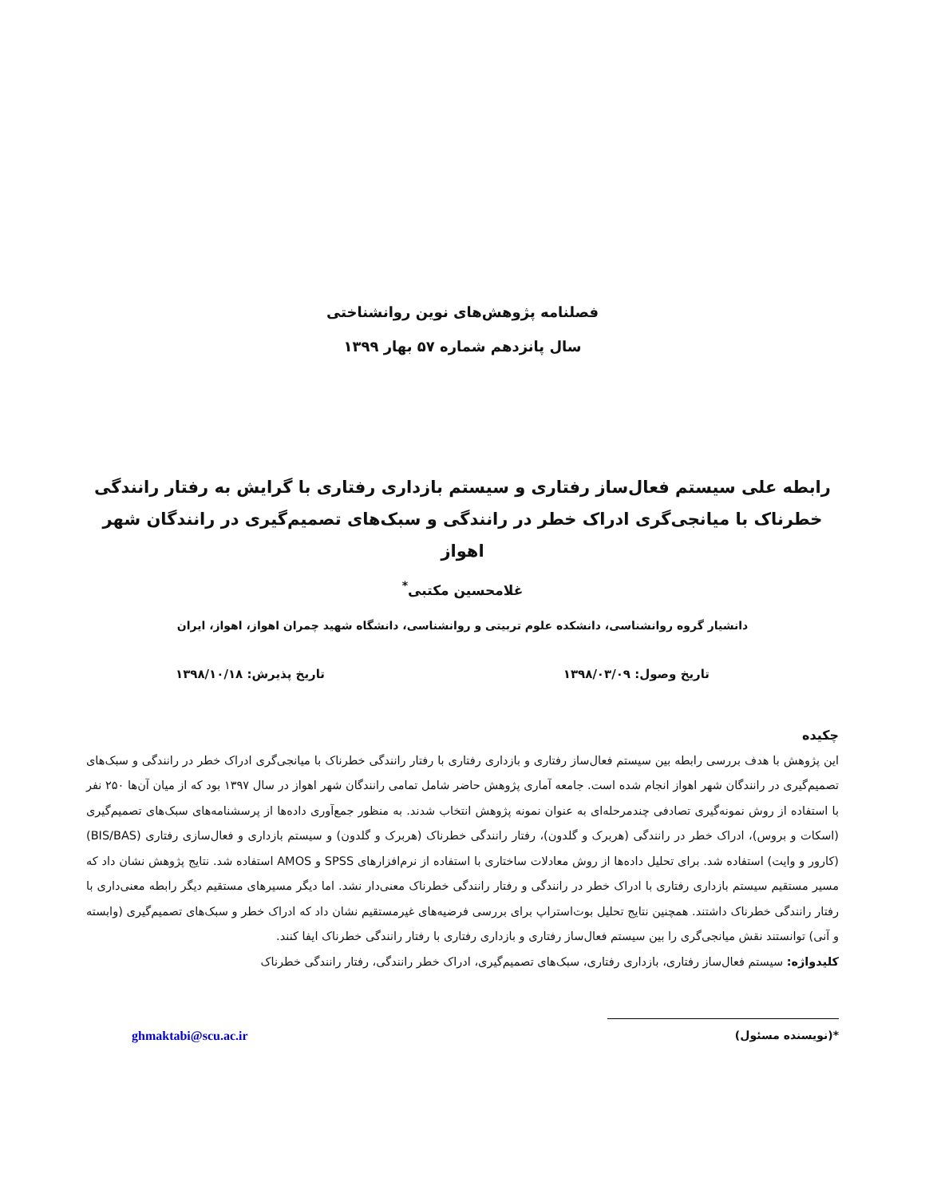فصلنامه پژوهش‌های نوین روانشناختی
سال پانزدهم شماره ۵۷ بهار ۱۳۹۹
رابطه علی سیستم فعال‌ساز رفتاری و سیستم بازداری رفتاری با گرایش به رفتار رانندگی خطرناک با میانجی‌گری ادراک خطر در رانندگی و سبک‌های تصمیم‌گیری در رانندگان شهر اهواز
غلامحسین مکتبی<sup>*</sup>
دانشیار گروه روانشناسی، دانشکده علوم تربیتی و روانشناسی، دانشگاه شهید چمران اهواز، اهواز، ایران
تاریخ وصول: ۱۳۹۸/۰۳/۰۹ تاریخ پذیرش: ۱۳۹۸/۱۰/۱۸
چکیده
این پژوهش با هدف بررسی رابطه بین سیستم فعال‌ساز رفتاری و بازداری رفتاری با رفتار رانندگی خطرناک با میانجی‌گری ادراک خطر در رانندگی و سبک‌های تصمیم‌گیری در رانندگان شهر اهواز انجام شده است. جامعه آماری پژوهش حاضر شامل تمامی رانندگان شهر اهواز در سال ۱۳۹۷ بود که از میان آن‌ها ۲۵۰ نفر با استفاده از روش نمونه‌گیری تصادفی چندمرحله‌ای به عنوان نمونه پژوهش انتخاب شدند. به منظور جمع‌آوری داده‌ها از پرسشنامه‌های سبک‌های تصمیم‌گیری (اسکات و بروس)، ادراک خطر در رانندگی (هربرک و گلدون)، رفتار رانندگی خطرناک (هربرک و گلدون) و سیستم بازداری و فعال‌سازی رفتاری (BIS/BAS) (کارور و وایت) استفاده شد. برای تحلیل داده‌ها از روش معادلات ساختاری با استفاده از نرم‌افزارهای SPSS و AMOS استفاده شد. نتایج پژوهش نشان داد که مسیر مستقیم سیستم بازداری رفتاری با ادراک خطر در رانندگی و رفتار رانندگی خطرناک معنی‌دار نشد. اما دیگر مسیرهای مستقیم دیگر رابطه معنی‌داری با رفتار رانندگی خطرناک داشتند. همچنین نتایج تحلیل بوت‌استراپ برای بررسی فرضیه‌های غیرمستقیم نشان داد که ادراک خطر و سبک‌های تصمیم‌گیری (وابسته و آنی) توانستند نقش میانجی‌گری را بین سیستم فعال‌ساز رفتاری و بازداری رفتاری با رفتار رانندگی خطرناک ایفا کنند.
کلیدواژه: سیستم فعال‌ساز رفتاری، بازداری رفتاری، سبک‌های تصمیم‌گیری، ادراک خطر رانندگی، رفتار رانندگی خطرناک
*(نویسنده مسئول) ghmaktabi@scu.ac.ir